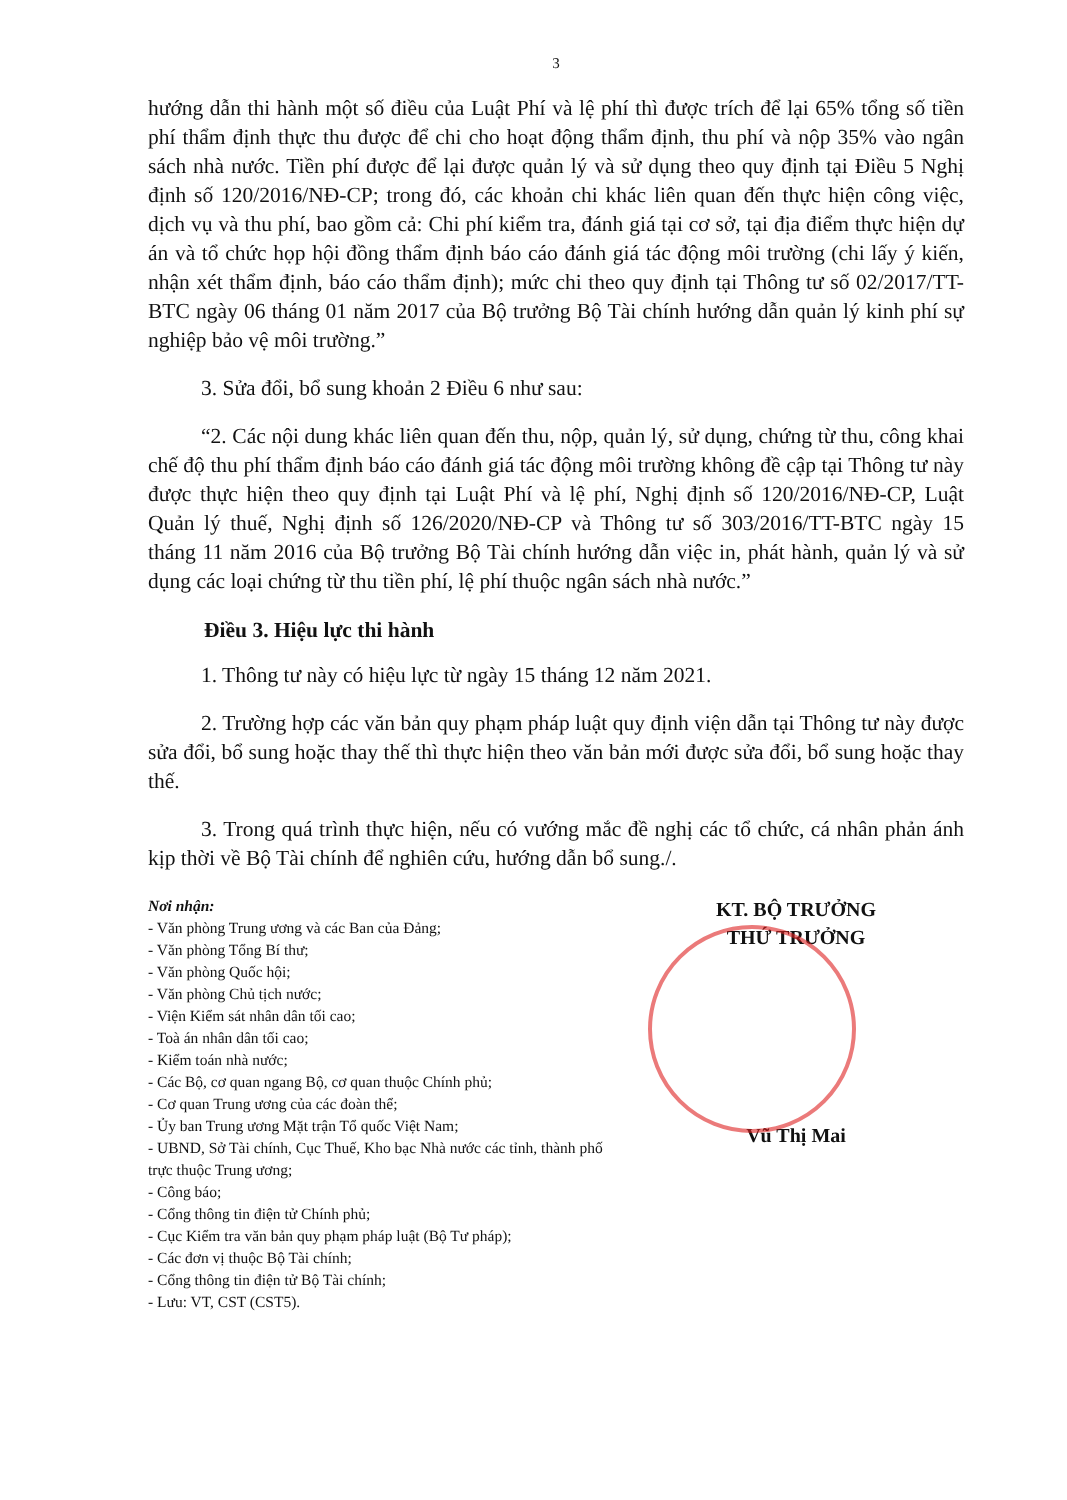3
hướng dẫn thi hành một số điều của Luật Phí và lệ phí thì được trích để lại 65% tổng số tiền phí thẩm định thực thu được để chi cho hoạt động thẩm định, thu phí và nộp 35% vào ngân sách nhà nước. Tiền phí được để lại được quản lý và sử dụng theo quy định tại Điều 5 Nghị định số 120/2016/NĐ-CP; trong đó, các khoản chi khác liên quan đến thực hiện công việc, dịch vụ và thu phí, bao gồm cả: Chi phí kiểm tra, đánh giá tại cơ sở, tại địa điểm thực hiện dự án và tổ chức họp hội đồng thẩm định báo cáo đánh giá tác động môi trường (chi lấy ý kiến, nhận xét thẩm định, báo cáo thẩm định); mức chi theo quy định tại Thông tư số 02/2017/TT-BTC ngày 06 tháng 01 năm 2017 của Bộ trưởng Bộ Tài chính hướng dẫn quản lý kinh phí sự nghiệp bảo vệ môi trường.”
3. Sửa đổi, bổ sung khoản 2 Điều 6 như sau:
“2. Các nội dung khác liên quan đến thu, nộp, quản lý, sử dụng, chứng từ thu, công khai chế độ thu phí thẩm định báo cáo đánh giá tác động môi trường không đề cập tại Thông tư này được thực hiện theo quy định tại Luật Phí và lệ phí, Nghị định số 120/2016/NĐ-CP, Luật Quản lý thuế, Nghị định số 126/2020/NĐ-CP và Thông tư số 303/2016/TT-BTC ngày 15 tháng 11 năm 2016 của Bộ trưởng Bộ Tài chính hướng dẫn việc in, phát hành, quản lý và sử dụng các loại chứng từ thu tiền phí, lệ phí thuộc ngân sách nhà nước.”
Điều 3. Hiệu lực thi hành
1. Thông tư này có hiệu lực từ ngày 15 tháng 12 năm 2021.
2. Trường hợp các văn bản quy phạm pháp luật quy định viện dẫn tại Thông tư này được sửa đổi, bổ sung hoặc thay thế thì thực hiện theo văn bản mới được sửa đổi, bổ sung hoặc thay thế.
3. Trong quá trình thực hiện, nếu có vướng mắc đề nghị các tổ chức, cá nhân phản ánh kịp thời về Bộ Tài chính để nghiên cứu, hướng dẫn bổ sung./.
Nơi nhận:
- Văn phòng Trung ương và các Ban của Đảng;
- Văn phòng Tổng Bí thư;
- Văn phòng Quốc hội;
- Văn phòng Chủ tịch nước;
- Viện Kiểm sát nhân dân tối cao;
- Toà án nhân dân tối cao;
- Kiểm toán nhà nước;
- Các Bộ, cơ quan ngang Bộ, cơ quan thuộc Chính phủ;
- Cơ quan Trung ương của các đoàn thể;
- Ủy ban Trung ương Mặt trận Tổ quốc Việt Nam;
- UBND, Sở Tài chính, Cục Thuế, Kho bạc Nhà nước các tỉnh, thành phố trực thuộc Trung ương;
- Công báo;
- Cổng thông tin điện tử Chính phủ;
- Cục Kiểm tra văn bản quy phạm pháp luật (Bộ Tư pháp);
- Các đơn vị thuộc Bộ Tài chính;
- Cổng thông tin điện tử Bộ Tài chính;
- Lưu: VT, CST (CST5).
KT. BỘ TRƯỞNG
THỨ TRƯỞNG
Vũ Thị Mai